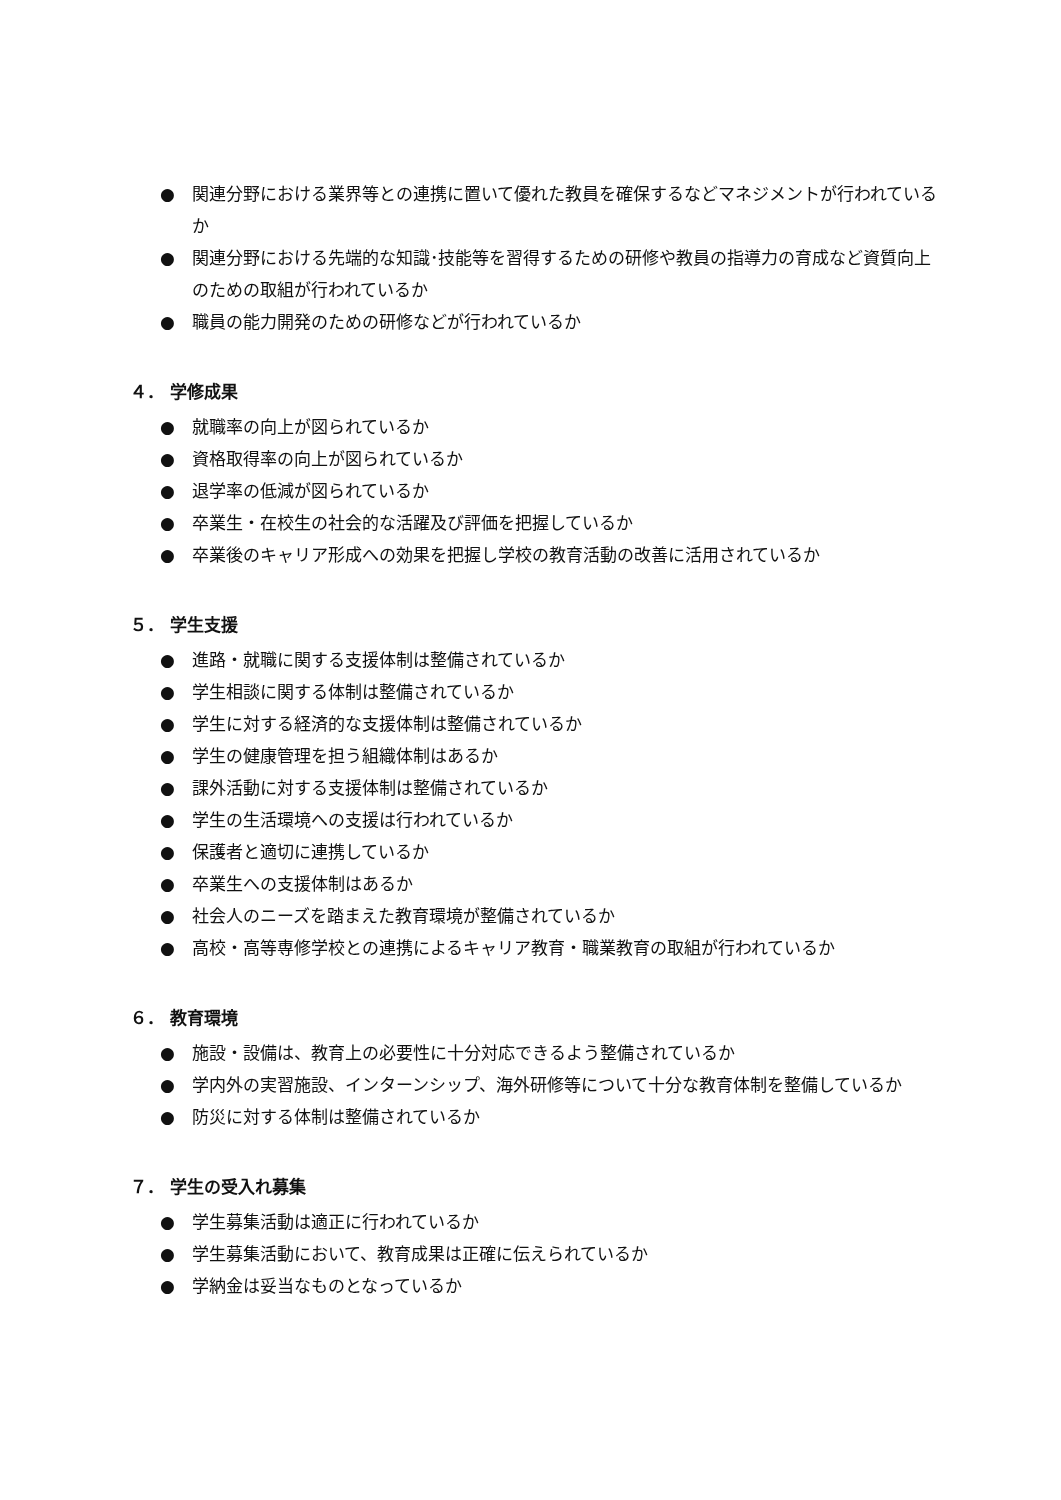● 関連分野における業界等との連携に置いて優れた教員を確保するなどマネジメントが行われているか
● 関連分野における先端的な知識･技能等を習得するための研修や教員の指導力の育成など資質向上のための取組が行われているか
● 職員の能力開発のための研修などが行われているか
４． 学修成果
● 就職率の向上が図られているか
● 資格取得率の向上が図られているか
● 退学率の低減が図られているか
● 卒業生・在校生の社会的な活躍及び評価を把握しているか
● 卒業後のキャリア形成への効果を把握し学校の教育活動の改善に活用されているか
５． 学生支援
● 進路・就職に関する支援体制は整備されているか
● 学生相談に関する体制は整備されているか
● 学生に対する経済的な支援体制は整備されているか
● 学生の健康管理を担う組織体制はあるか
● 課外活動に対する支援体制は整備されているか
● 学生の生活環境への支援は行われているか
● 保護者と適切に連携しているか
● 卒業生への支援体制はあるか
● 社会人のニーズを踏まえた教育環境が整備されているか
● 高校・高等専修学校との連携によるキャリア教育・職業教育の取組が行われているか
６． 教育環境
● 施設・設備は、教育上の必要性に十分対応できるよう整備されているか
● 学内外の実習施設、インターンシップ、海外研修等について十分な教育体制を整備しているか
● 防災に対する体制は整備されているか
７． 学生の受入れ募集
● 学生募集活動は適正に行われているか
● 学生募集活動において、教育成果は正確に伝えられているか
● 学納金は妥当なものとなっているか